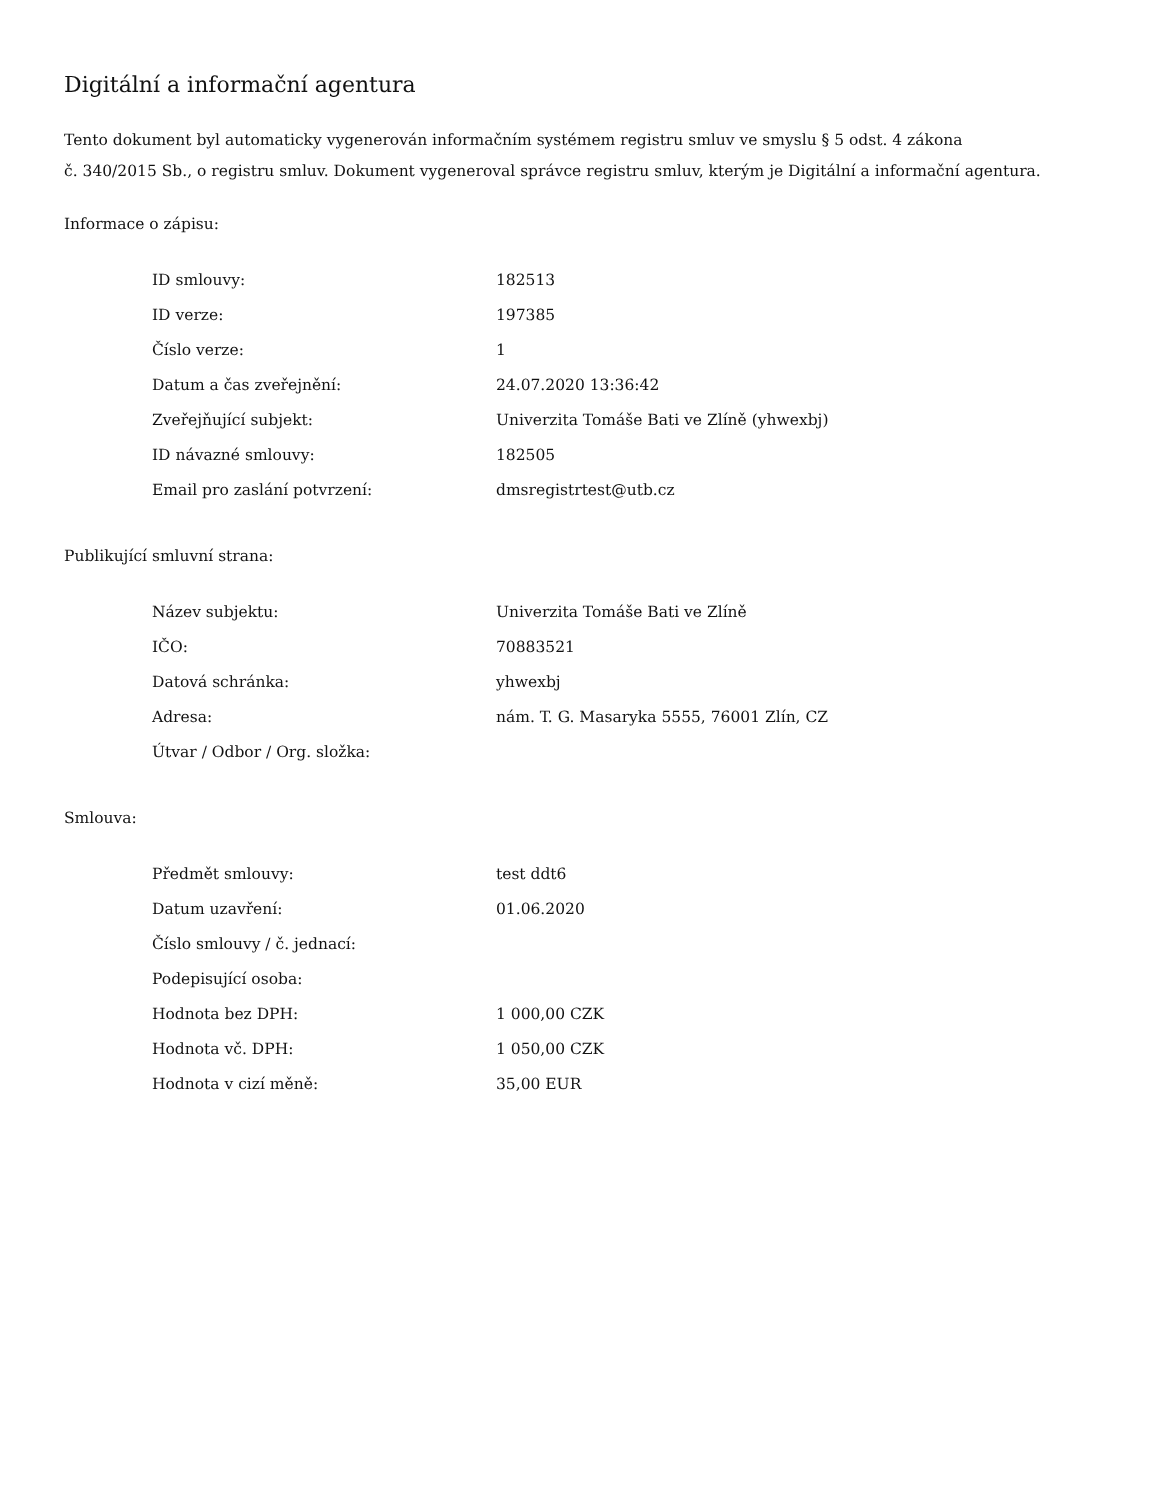Digitální a informační agentura
Tento dokument byl automaticky vygenerován informačním systémem registru smluv ve smyslu § 5 odst. 4 zákona
č. 340/2015 Sb., o registru smluv. Dokument vygeneroval správce registru smluv, kterým je Digitální a informační agentura.
Informace o zápisu:
| ID smlouvy: | 182513 |
| ID verze: | 197385 |
| Číslo verze: | 1 |
| Datum a čas zveřejnění: | 24.07.2020 13:36:42 |
| Zveřejňující subjekt: | Univerzita Tomáše Bati ve Zlíně (yhwexbj) |
| ID návazné smlouvy: | 182505 |
| Email pro zaslání potvrzení: | dmsregistrtest@utb.cz |
Publikující smluvní strana:
| Název subjektu: | Univerzita Tomáše Bati ve Zlíně |
| IČO: | 70883521 |
| Datová schránka: | yhwexbj |
| Adresa: | nám. T. G. Masaryka 5555, 76001 Zlín, CZ |
| Útvar / Odbor / Org. složka: | |
Smlouva:
| Předmět smlouvy: | test ddt6 |
| Datum uzavření: | 01.06.2020 |
| Číslo smlouvy / č. jednací: | |
| Podepisující osoba: | |
| Hodnota bez DPH: | 1 000,00 CZK |
| Hodnota vč. DPH: | 1 050,00 CZK |
| Hodnota v cizí měně: | 35,00 EUR |